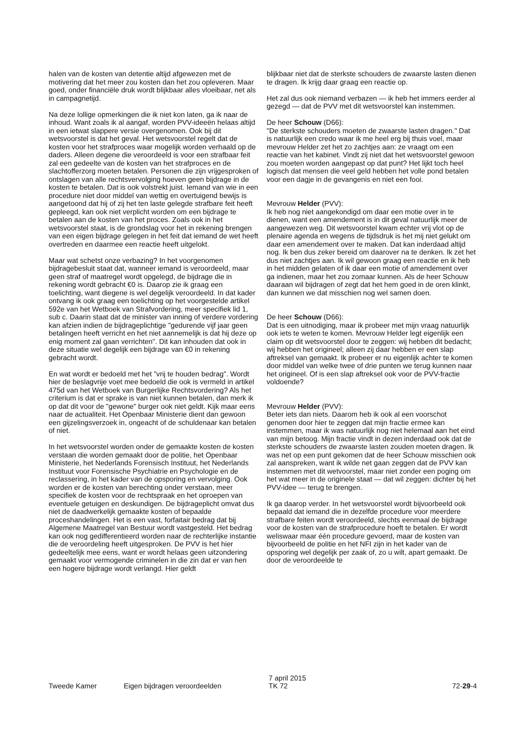halen van de kosten van detentie altijd afgewezen met de motivering dat het meer zou kosten dan het zou opleveren. Maar goed, onder financiële druk wordt blijkbaar alles vloeibaar, net als in campagnetijd.
Na deze lollige opmerkingen die ik niet kon laten, ga ik naar de inhoud. Want zoals ik al aangaf, worden PVV-ideeën helaas altijd in een ietwat slappere versie overgenomen. Ook bij dit wetsvoorstel is dat het geval. Het wetsvoorstel regelt dat de kosten voor het strafproces waar mogelijk worden verhaald op de daders. Alleen degene die veroordeeld is voor een strafbaar feit zal een gedeelte van de kosten van het strafproces en de slachtofferzorg moeten betalen. Personen die zijn vrijgesproken of ontslagen van alle rechtsvervolging hoeven geen bijdrage in de kosten te betalen. Dat is ook volstrekt juist. Iemand van wie in een procedure niet door middel van wettig en overtuigend bewijs is aangetoond dat hij of zij het ten laste gelegde strafbare feit heeft gepleegd, kan ook niet verplicht worden om een bijdrage te betalen aan de kosten van het proces. Zoals ook in het wetsvoorstel staat, is de grondslag voor het in rekening brengen van een eigen bijdrage gelegen in het feit dat iemand de wet heeft overtreden en daarmee een reactie heeft uitgelokt.
Maar wat schetst onze verbazing? In het voorgenomen bijdragebesluit staat dat, wanneer iemand is veroordeeld, maar geen straf of maatregel wordt opgelegd, de bijdrage die in rekening wordt gebracht €0 is. Daarop zie ik graag een toelichting, want diegene is wel degelijk veroordeeld. In dat kader ontvang ik ook graag een toelichting op het voorgestelde artikel 592e van het Wetboek van Strafvordering, meer specifiek lid 1, sub c. Daarin staat dat de minister van inning of verdere vordering kan afzien indien de bijdrageplichtige "gedurende vijf jaar geen betalingen heeft verricht en het niet aannemelijk is dat hij deze op enig moment zal gaan verrichten". Dit kan inhouden dat ook in deze situatie wel degelijk een bijdrage van €0 in rekening gebracht wordt.
En wat wordt er bedoeld met het "vrij te houden bedrag". Wordt hier de beslagvrije voet mee bedoeld die ook is vermeld in artikel 475d van het Wetboek van Burgerlijke Rechtsvordering? Als het criterium is dat er sprake is van niet kunnen betalen, dan merk ik op dat dit voor de "gewone" burger ook niet geldt. Kijk maar eens naar de actualiteit. Het Openbaar Ministerie dient dan gewoon een gijzelingsverzoek in, ongeacht of de schuldenaar kan betalen of niet.
In het wetsvoorstel worden onder de gemaakte kosten de kosten verstaan die worden gemaakt door de politie, het Openbaar Ministerie, het Nederlands Forensisch Instituut, het Nederlands Instituut voor Forensische Psychiatrie en Psychologie en de reclassering, in het kader van de opsporing en vervolging. Ook worden er de kosten van berechting onder verstaan, meer specifiek de kosten voor de rechtspraak en het oproepen van eventuele getuigen en deskundigen. De bijdrageplicht omvat dus niet de daadwerkelijk gemaakte kosten of bepaalde proceshandelingen. Het is een vast, forfaitair bedrag dat bij Algemene Maatregel van Bestuur wordt vastgesteld. Het bedrag kan ook nog gedifferentieerd worden naar de rechterlijke instantie die de veroordeling heeft uitgesproken. De PVV is het hier gedeeltelijk mee eens, want er wordt helaas geen uitzondering gemaakt voor vermogende criminelen in die zin dat er van hen een hogere bijdrage wordt verlangd. Hier geldt
blijkbaar niet dat de sterkste schouders de zwaarste lasten dienen te dragen. Ik krijg daar graag een reactie op.
Het zal dus ook niemand verbazen — ik heb het immers eerder al gezegd — dat de PVV met dit wetsvoorstel kan instemmen.
De heer Schouw (D66):
"De sterkste schouders moeten de zwaarste lasten dragen." Dat is natuurlijk een credo waar ik me heel erg bij thuis voel, maar mevrouw Helder zet het zo zachtjes aan: ze vraagt om een reactie van het kabinet. Vindt zij niet dat het wetsvoorstel gewoon zou moeten worden aangepast op dat punt? Het lijkt toch heel logisch dat mensen die veel geld hebben het volle pond betalen voor een dagje in de gevangenis en niet een fooi.
Mevrouw Helder (PVV):
Ik heb nog niet aangekondigd om daar een motie over in te dienen, want een amendement is in dit geval natuurlijk meer de aangewezen weg. Dit wetsvoorstel kwam echter vrij vlot op de plenaire agenda en wegens de tijdsdruk is het mij niet gelukt om daar een amendement over te maken. Dat kan inderdaad altijd nog. Ik ben dus zeker bereid om daarover na te denken. Ik zet het dus niet zachtjes aan. Ik wil gewoon graag een reactie en ik heb in het midden gelaten of ik daar een motie of amendement over ga indienen, maar het zou zomaar kunnen. Als de heer Schouw daaraan wil bijdragen of zegt dat het hem goed in de oren klinkt, dan kunnen we dat misschien nog wel samen doen.
De heer Schouw (D66):
Dat is een uitnodiging, maar ik probeer met mijn vraag natuurlijk ook iets te weten te komen. Mevrouw Helder legt eigenlijk een claim op dit wetsvoorstel door te zeggen: wij hebben dit bedacht; wij hebben het origineel; alleen zij daar hebben er een slap aftreksel van gemaakt. Ik probeer er nu eigenlijk achter te komen door middel van welke twee of drie punten we terug kunnen naar het origineel. Of is een slap aftreksel ook voor de PVV-fractie voldoende?
Mevrouw Helder (PVV):
Beter iets dan niets. Daarom heb ik ook al een voorschot genomen door hier te zeggen dat mijn fractie ermee kan instemmen, maar ik was natuurlijk nog niet helemaal aan het eind van mijn betoog. Mijn fractie vindt in dezen inderdaad ook dat de sterkste schouders de zwaarste lasten zouden moeten dragen. Ik was net op een punt gekomen dat de heer Schouw misschien ook zal aanspreken, want ik wilde net gaan zeggen dat de PVV kan instemmen met dit wetvoorstel, maar niet zonder een poging om het wat meer in de originele staat — dat wil zeggen: dichter bij het PVV-idee — terug te brengen.
Ik ga daarop verder. In het wetsvoorstel wordt bijvoorbeeld ook bepaald dat iemand die in dezelfde procedure voor meerdere strafbare feiten wordt veroordeeld, slechts eenmaal de bijdrage voor de kosten van de strafprocedure hoeft te betalen. Er wordt weliswaar maar één procedure gevoerd, maar de kosten van bijvoorbeeld de politie en het NFI zijn in het kader van de opsporing wel degelijk per zaak of, zo u wilt, apart gemaakt. De door de veroordeelde te
Tweede Kamer
Eigen bijdragen veroordeelden
7 april 2015
TK 72
72-29-4